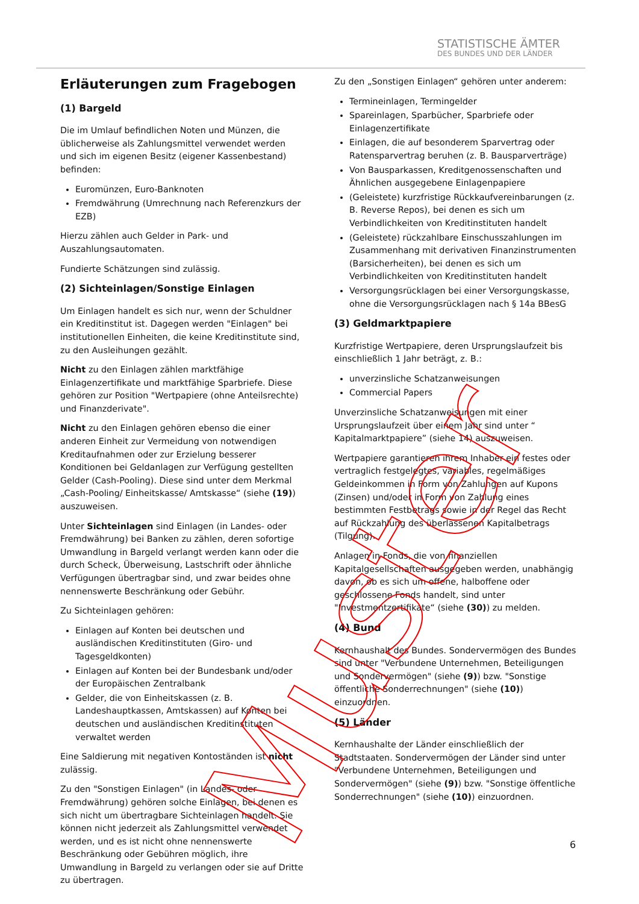STATISTISCHE ÄMTER
DES BUNDES UND DER LÄNDER
Erläuterungen zum Fragebogen
(1) Bargeld
Die im Umlauf befindlichen Noten und Münzen, die üblicherweise als Zahlungsmittel verwendet werden und sich im eigenen Besitz (eigener Kassenbestand) befinden:
Euromünzen, Euro-Banknoten
Fremdwährung (Umrechnung nach Referenzkurs der EZB)
Hierzu zählen auch Gelder in Park- und Auszahlungsautomaten.
Fundierte Schätzungen sind zulässig.
(2) Sichteinlagen/Sonstige Einlagen
Um Einlagen handelt es sich nur, wenn der Schuldner ein Kreditinstitut ist. Dagegen werden "Einlagen" bei institutionellen Einheiten, die keine Kreditinstitute sind, zu den Ausleihungen gezählt.
Nicht zu den Einlagen zählen marktfähige Einlagenzertifikate und marktfähige Sparbriefe. Diese gehören zur Position "Wertpapiere (ohne Anteilsrechte) und Finanzderivate".
Nicht zu den Einlagen gehören ebenso die einer anderen Einheit zur Vermeidung von notwendigen Kreditaufnahmen oder zur Erzielung besserer Konditionen bei Geldanlagen zur Verfügung gestellten Gelder (Cash-Pooling). Diese sind unter dem Merkmal „Cash-Pooling/ Einheitskasse/ Amtskasse“ (siehe (19)) auszuweisen.
Unter Sichteinlagen sind Einlagen (in Landes- oder Fremdwährung) bei Banken zu zählen, deren sofortige Umwandlung in Bargeld verlangt werden kann oder die durch Scheck, Überweisung, Lastschrift oder ähnliche Verfügungen übertragbar sind, und zwar beides ohne nennenswerte Beschränkung oder Gebühr.
Zu Sichteinlagen gehören:
Einlagen auf Konten bei deutschen und ausländischen Kreditinstituten (Giro- und Tagesgeldkonten)
Einlagen auf Konten bei der Bundesbank und/oder der Europäischen Zentralbank
Gelder, die von Einheitskassen (z. B. Landeshauptkassen, Amtskassen) auf Konten bei deutschen und ausländischen Kreditinstituten verwaltet werden
Eine Saldierung mit negativen Kontoständen ist nicht zulässig.
Zu den "Sonstigen Einlagen" (in Landes- oder Fremdwährung) gehören solche Einlagen, bei denen es sich nicht um übertragbare Sichteinlagen handelt. Sie können nicht jederzeit als Zahlungsmittel verwendet werden, und es ist nicht ohne nennenswerte Beschränkung oder Gebühren möglich, ihre Umwandlung in Bargeld zu verlangen oder sie auf Dritte zu übertragen.
Zu den „Sonstigen Einlagen“ gehören unter anderem:
Termineinlagen, Termingelder
Spareinlagen, Sparbücher, Sparbriefe oder Einlagenzertifikate
Einlagen, die auf besonderem Sparvertrag oder Ratensparvertrag beruhen (z. B. Bausparverträge)
Von Bausparkassen, Kreditgenossenschaften und Ähnlichen ausgegebene Einlagenpapiere
(Geleistete) kurzfristige Rückkaufvereinbarungen (z. B. Reverse Repos), bei denen es sich um Verbindlichkeiten von Kreditinstituten handelt
(Geleistete) rückzahlbare Einschusszahlungen im Zusammenhang mit derivativen Finanzinstrumenten (Barsicherheiten), bei denen es sich um Verbindlichkeiten von Kreditinstituten handelt
Versorgungsrücklagen bei einer Versorgungskasse, ohne die Versorgungsrücklagen nach § 14a BBesG
(3) Geldmarktpapiere
Kurzfristige Wertpapiere, deren Ursprungslaufzeit bis einschließlich 1 Jahr beträgt, z. B.:
unverzinsliche Schatzanweisungen
Commercial Papers
Unverzinsliche Schatzanweisungen mit einer Ursprungslaufzeit über einem Jahr sind unter “ Kapitalmarktpapiere” (siehe 14) auszuweisen.
Wertpapiere garantieren ihrem Inhaber ein festes oder vertraglich festgelegtes, variables, regelmäßiges Geldeinkommen in Form von Zahlungen auf Kupons (Zinsen) und/oder in Form von Zahlung eines bestimmten Festbetrags sowie in der Regel das Recht auf Rückzahlung des überlassenen Kapitalbetrags (Tilgung).
Anlagen in Fonds, die von finanziellen Kapitalgesellschaften ausgegeben werden, unabhängig davon, ob es sich um offene, halboffene oder geschlossene Fonds handelt, sind unter "Investmentzertifikate“ (siehe (30)) zu melden.
(4) Bund
Kernhaushalt des Bundes. Sondervermögen des Bundes sind unter "Verbundene Unternehmen, Beteiligungen und Sondervermögen" (siehe (9)) bzw. "Sonstige öffentliche Sonderrechnungen" (siehe (10)) einzuordnen.
(5) Länder
Kernhaushalte der Länder einschließlich der Stadtstaaten. Sondervermögen der Länder sind unter "Verbundene Unternehmen, Beteiligungen und Sondervermögen" (siehe (9)) bzw. "Sonstige öffentliche Sonderrechnungen" (siehe (10)) einzuordnen.
6
Muster